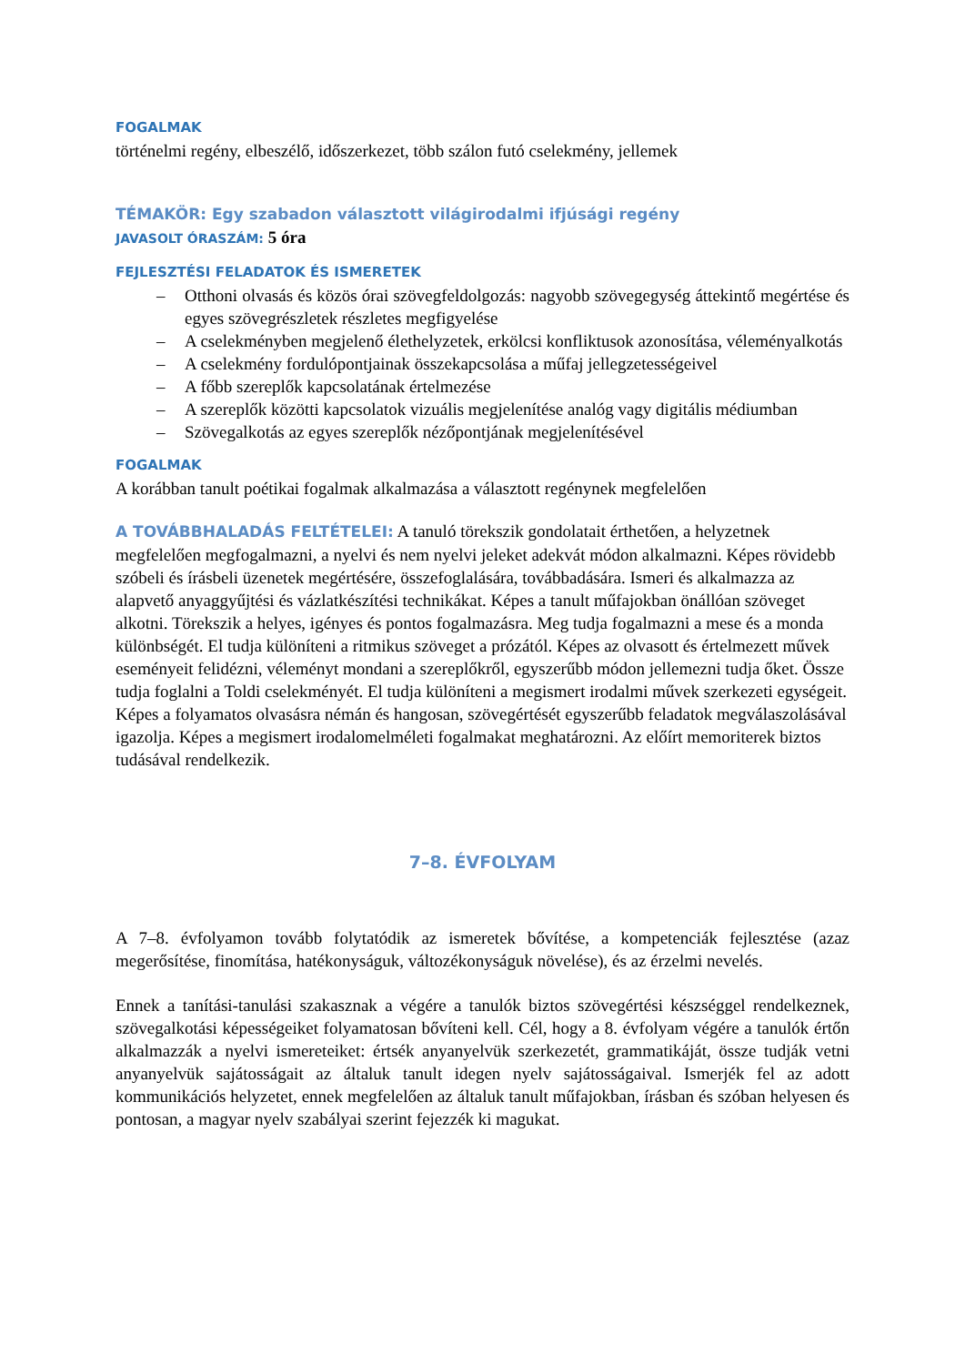FOGALMAK
történelmi regény, elbeszélő, időszerkezet, több szálon futó cselekmény, jellemek
TÉMAKÖR: Egy szabadon választott világirodalmi ifjúsági regény
JAVASOLT ÓRASZÁM: 5 óra
FEJLESZTÉSI FELADATOK ÉS ISMERETEK
– Otthoni olvasás és közös órai szövegfeldolgozás: nagyobb szövegegység áttekintő megértése és egyes szövegrészletek részletes megfigyelése
– A cselekményben megjelenő élethelyzetek, erkölcsi konfliktusok azonosítása, véleményalkotás
– A cselekmény fordulópontjainak összekapcsolása a műfaj jellegzetességeivel
– A főbb szereplők kapcsolatának értelmezése
– A szereplők közötti kapcsolatok vizuális megjelenítése analóg vagy digitális médiumban
– Szövegalkotás az egyes szereplők nézőpontjának megjelenítésével
FOGALMAK
A korábban tanult poétikai fogalmak alkalmazása a választott regénynek megfelelően
A TOVÁBBHALADÁS FELTÉTELEI: A tanuló törekszik gondolatait érthetően, a helyzetnek megfelelően megfogalmazni, a nyelvi és nem nyelvi jeleket adekvát módon alkalmazni. Képes rövidebb szóbeli és írásbeli üzenetek megértésére, összefoglalására, továbbadására. Ismeri és alkalmazza az alapvető anyaggyűjtési és vázlatkészítési technikákat. Képes a tanult műfajokban önállóan szöveget alkotni. Törekszik a helyes, igényes és pontos fogalmazásra. Meg tudja fogalmazni a mese és a monda különbségét. El tudja különíteni a ritmikus szöveget a prózától. Képes az olvasott és értelmezett művek eseményeit felidézni, véleményt mondani a szereplőkről, egyszerűbb módon jellemezni tudja őket. Össze tudja foglalni a Toldi cselekményét. El tudja különíteni a megismert irodalmi művek szerkezeti egységeit. Képes a folyamatos olvasásra némán és hangosan, szövegértését egyszerűbb feladatok megválaszolásával igazolja. Képes a megismert irodalomelméleti fogalmakat meghatározni. Az előírt memoriterek biztos tudásával rendelkezik.
7–8. ÉVFOLYAM
A 7–8. évfolyamon tovább folytatódik az ismeretek bővítése, a kompetenciák fejlesztése (azaz megerősítése, finomítása, hatékonyságuk, változékonyságuk növelése), és az érzelmi nevelés.
Ennek a tanítási-tanulási szakasznak a végére a tanulók biztos szövegértési készséggel rendelkeznek, szövegalkotási képességeiket folyamatosan bővíteni kell. Cél, hogy a 8. évfolyam végére a tanulók értőn alkalmazzák a nyelvi ismereteiket: értsék anyanyelvük szerkezetét, grammatikáját, össze tudják vetni anyanyelvük sajátosságait az általuk tanult idegen nyelv sajátosságaival. Ismerjék fel az adott kommunikációs helyzetet, ennek megfelelően az általuk tanult műfajokban, írásban és szóban helyesen és pontosan, a magyar nyelv szabályai szerint fejezzék ki magukat.